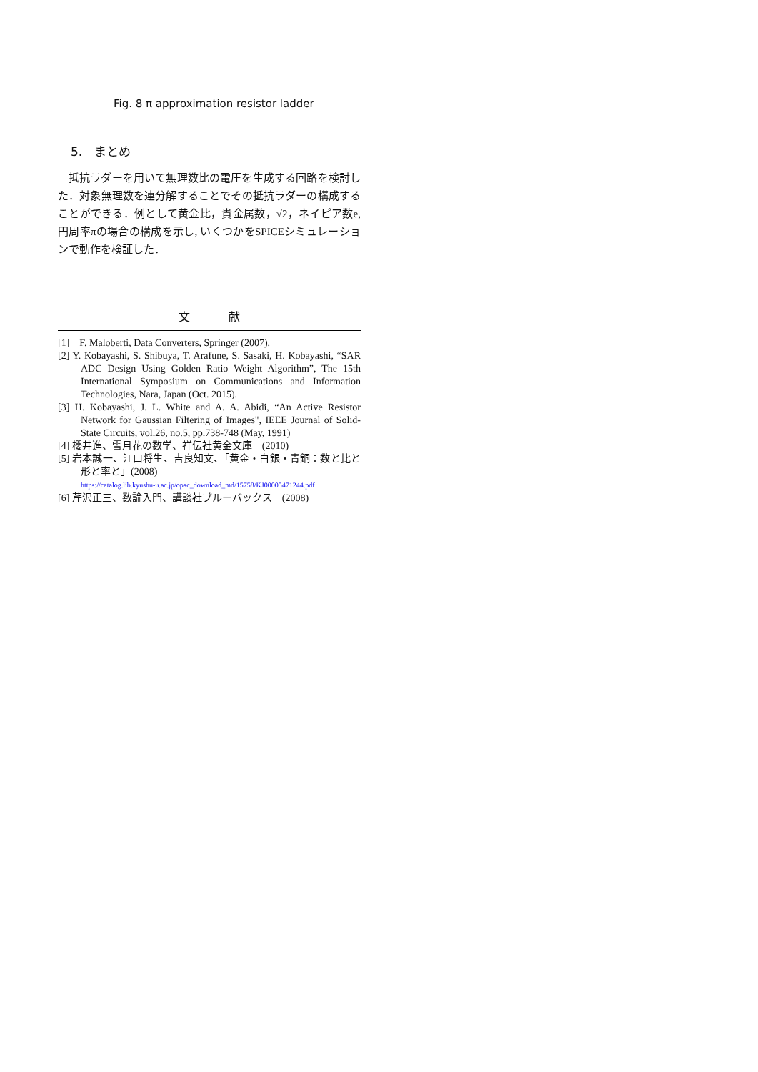Fig. 8 π approximation resistor ladder
5.　まとめ
抵抗ラダーを用いて無理数比の電圧を生成する回路を検討した．対象無理数を連分解することでその抵抗ラダーの構成することができる．例として黄金比，貴金属数，√2，ネイピア数e, 円周率πの場合の構成を示し, いくつかをSPICEシミュレーションで動作を検証した．
文 献
[1]　F. Maloberti, Data Converters, Springer (2007).
[2] Y. Kobayashi, S. Shibuya, T. Arafune, S. Sasaki, H. Kobayashi, “SAR ADC Design Using Golden Ratio Weight Algorithm”, The 15th International Symposium on Communications and Information Technologies, Nara, Japan (Oct. 2015).
[3] H. Kobayashi, J. L. White and A. A. Abidi, “An Active Resistor Network for Gaussian Filtering of Images", IEEE Journal of Solid-State Circuits, vol.26, no.5, pp.738-748 (May, 1991)
[4] 櫻井進、雪月花の数学、祥伝社黄金文庫　(2010)
[5] 岩本誠一、江口将生、吉良知文、「黄金・白銀・青銅：数と比と形と率と」(2008)
https://catalog.lib.kyushu-u.ac.jp/opac_download_md/15758/KJ00005471244.pdf
[6] 芹沢正三、数論入門、講談社ブルーバックス　(2008)